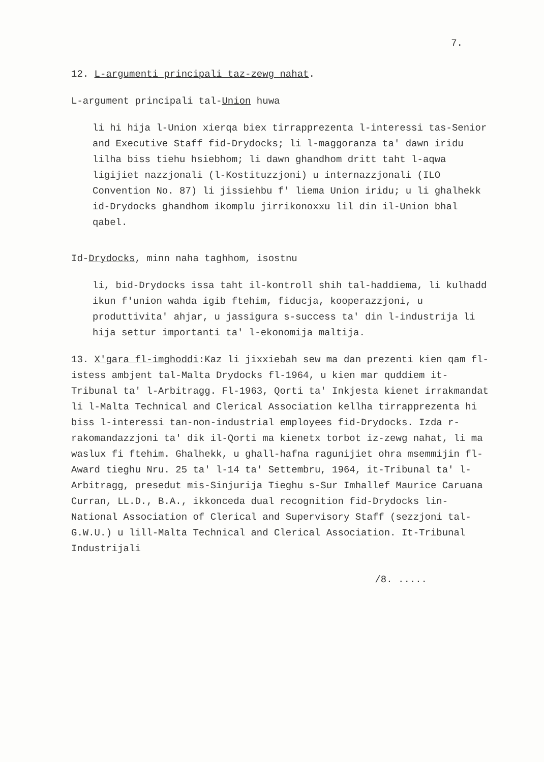7.
12. L-argumenti principali taz-zewg nahat.
L-argument principali tal-Union huwa
li hi hija l-Union xierqa biex tirrapprezenta l-interessi tas-Senior and Executive Staff fid-Drydocks; li l-maggoranza ta' dawn iridu lilha biss tiehu hsiebhom; li dawn ghandhom dritt taht l-aqwa ligijiet nazzjonali (l-Kostituzzjoni) u internazzjonali (ILO Convention No. 87) li jissiehbu f' liema Union iridu; u li ghalhekk id-Drydocks ghandhom ikomplu jirrikonoxxu lil din il-Union bhal qabel.
Id-Drydocks, minn naha taghhom, isostnu
li, bid-Drydocks issa taht il-kontroll shih tal-haddiema, li kulhadd ikun f'union wahda igib ftehim, fiducja, kooperazzjoni, u produttivita' ahjar, u jassigura s-success ta' din l-industrija li hija settur importanti ta' l-ekonomija maltija.
13. X'gara fl-imghoddi:Kaz li jixxiebah sew ma dan prezenti kien qam fl-istess ambjent tal-Malta Drydocks fl-1964, u kien mar quddiem it-Tribunal ta' l-Arbitragg. Fl-1963, Qorti ta' Inkjesta kienet irrakmandat li l-Malta Technical and Clerical Association kellha tirrapprezenta hi biss l-interessi tan-non-industrial employees fid-Drydocks. Izda r-rakomandazzjoni ta' dik il-Qorti ma kienetx torbot iz-zewg nahat, li ma waslux fi ftehim. Ghalhekk, u ghall-hafna ragunijiet ohra msemmijin fl-Award tieghu Nru. 25 ta' l-14 ta' Settembru, 1964, it-Tribunal ta' l-Arbitragg, presedut mis-Sinjurija Tieghu s-Sur Imhallef Maurice Caruana Curran, LL.D., B.A., ikkonceda dual recognition fid-Drydocks lin-National Association of Clerical and Supervisory Staff (sezzjoni tal-G.W.U.) u lill-Malta Technical and Clerical Association. It-Tribunal Industrijali
/8. .....